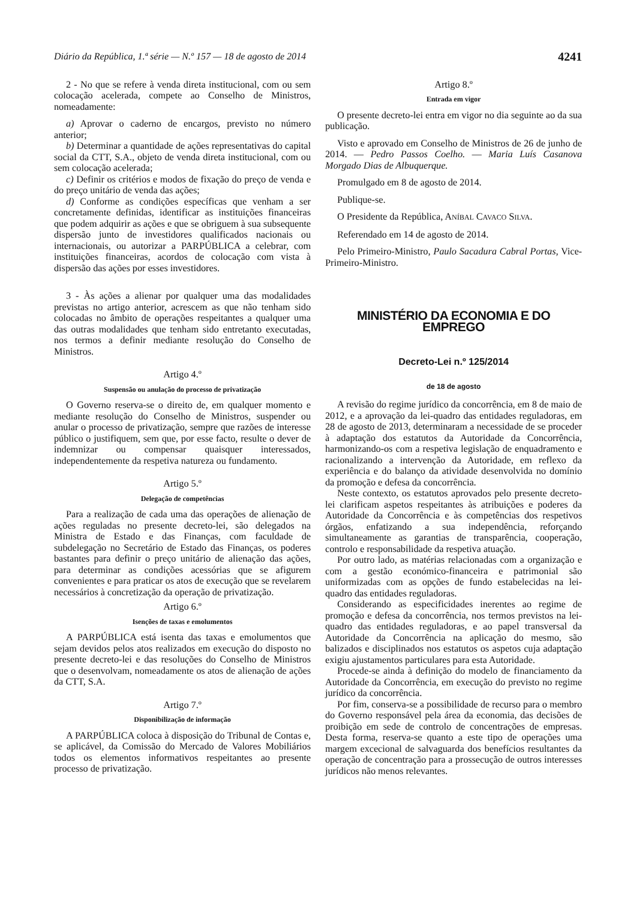Diário da República, 1.ª série — N.º 157 — 18 de agosto de 2014 4241
2 - No que se refere à venda direta institucional, com ou sem colocação acelerada, compete ao Conselho de Ministros, nomeadamente:
a) Aprovar o caderno de encargos, previsto no número anterior;
b) Determinar a quantidade de ações representativas do capital social da CTT, S.A., objeto de venda direta institucional, com ou sem colocação acelerada;
c) Definir os critérios e modos de fixação do preço de venda e do preço unitário de venda das ações;
d) Conforme as condições específicas que venham a ser concretamente definidas, identificar as instituições financeiras que podem adquirir as ações e que se obriguem à sua subsequente dispersão junto de investidores qualificados nacionais ou internacionais, ou autorizar a PARPÚBLICA a celebrar, com instituições financeiras, acordos de colocação com vista à dispersão das ações por esses investidores.
3 - Às ações a alienar por qualquer uma das modalidades previstas no artigo anterior, acrescem as que não tenham sido colocadas no âmbito de operações respeitantes a qualquer uma das outras modalidades que tenham sido entretanto executadas, nos termos a definir mediante resolução do Conselho de Ministros.
Artigo 4.º
Suspensão ou anulação do processo de privatização
O Governo reserva-se o direito de, em qualquer momento e mediante resolução do Conselho de Ministros, suspender ou anular o processo de privatização, sempre que razões de interesse público o justifiquem, sem que, por esse facto, resulte o dever de indemnizar ou compensar quaisquer interessados, independentemente da respetiva natureza ou fundamento.
Artigo 5.º
Delegação de competências
Para a realização de cada uma das operações de alienação de ações reguladas no presente decreto-lei, são delegados na Ministra de Estado e das Finanças, com faculdade de subdelegação no Secretário de Estado das Finanças, os poderes bastantes para definir o preço unitário de alienação das ações, para determinar as condições acessórias que se afigurem convenientes e para praticar os atos de execução que se revelarem necessários à concretização da operação de privatização.
Artigo 6.º
Isenções de taxas e emolumentos
A PARPÚBLICA está isenta das taxas e emolumentos que sejam devidos pelos atos realizados em execução do disposto no presente decreto-lei e das resoluções do Conselho de Ministros que o desenvolvam, nomeadamente os atos de alienação de ações da CTT, S.A.
Artigo 7.º
Disponibilização de informação
A PARPÚBLICA coloca à disposição do Tribunal de Contas e, se aplicável, da Comissão do Mercado de Valores Mobiliários todos os elementos informativos respeitantes ao presente processo de privatização.
Artigo 8.º
Entrada em vigor
O presente decreto-lei entra em vigor no dia seguinte ao da sua publicação.
Visto e aprovado em Conselho de Ministros de 26 de junho de 2014. — Pedro Passos Coelho. — Maria Luís Casanova Morgado Dias de Albuquerque.
Promulgado em 8 de agosto de 2014.
Publique-se.
O Presidente da República, ANÍBAL CAVACO SILVA.
Referendado em 14 de agosto de 2014.
Pelo Primeiro-Ministro, Paulo Sacadura Cabral Portas, Vice-Primeiro-Ministro.
MINISTÉRIO DA ECONOMIA E DO EMPREGO
Decreto-Lei n.º 125/2014
de 18 de agosto
A revisão do regime jurídico da concorrência, em 8 de maio de 2012, e a aprovação da lei-quadro das entidades reguladoras, em 28 de agosto de 2013, determinaram a necessidade de se proceder à adaptação dos estatutos da Autoridade da Concorrência, harmonizando-os com a respetiva legislação de enquadramento e racionalizando a intervenção da Autoridade, em reflexo da experiência e do balanço da atividade desenvolvida no domínio da promoção e defesa da concorrência.
Neste contexto, os estatutos aprovados pelo presente decreto-lei clarificam aspetos respeitantes às atribuições e poderes da Autoridade da Concorrência e às competências dos respetivos órgãos, enfatizando a sua independência, reforçando simultaneamente as garantias de transparência, cooperação, controlo e responsabilidade da respetiva atuação.
Por outro lado, as matérias relacionadas com a organização e com a gestão económico-financeira e patrimonial são uniformizadas com as opções de fundo estabelecidas na lei-quadro das entidades reguladoras.
Considerando as especificidades inerentes ao regime de promoção e defesa da concorrência, nos termos previstos na lei-quadro das entidades reguladoras, e ao papel transversal da Autoridade da Concorrência na aplicação do mesmo, são balizados e disciplinados nos estatutos os aspetos cuja adaptação exigiu ajustamentos particulares para esta Autoridade.
Procede-se ainda à definição do modelo de financiamento da Autoridade da Concorrência, em execução do previsto no regime jurídico da concorrência.
Por fim, conserva-se a possibilidade de recurso para o membro do Governo responsável pela área da economia, das decisões de proibição em sede de controlo de concentrações de empresas. Desta forma, reserva-se quanto a este tipo de operações uma margem excecional de salvaguarda dos benefícios resultantes da operação de concentração para a prossecução de outros interesses jurídicos não menos relevantes.